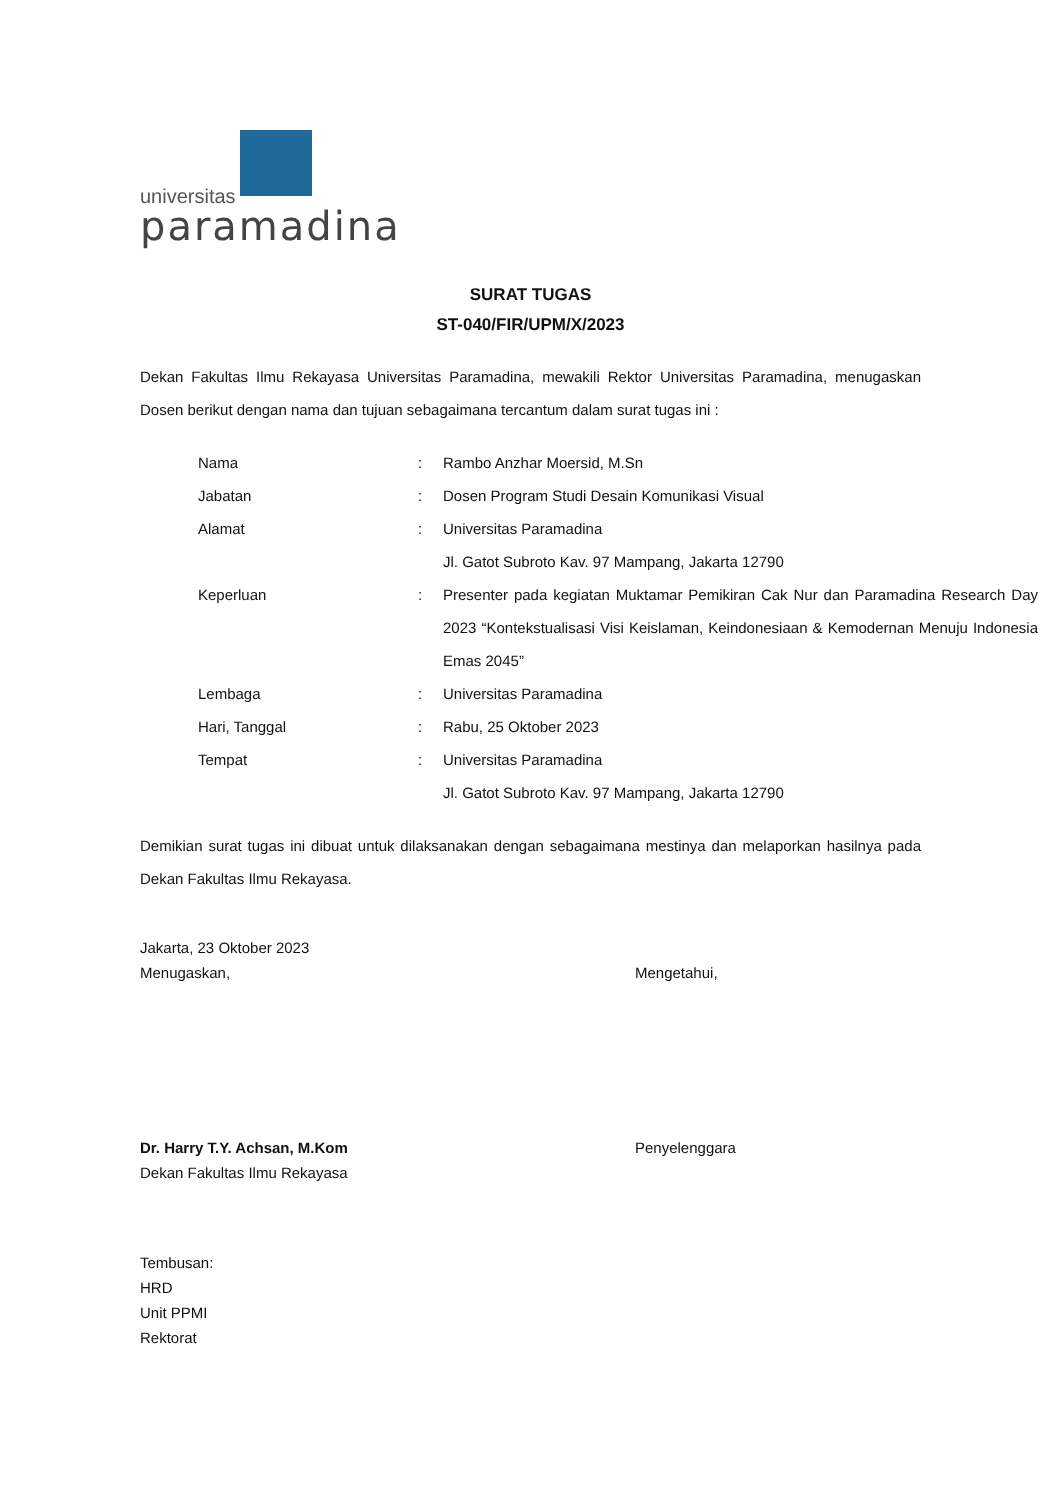universitas
paramadina
SURAT TUGAS
ST-040/FIR/UPM/X/2023
Dekan Fakultas Ilmu Rekayasa Universitas Paramadina, mewakili Rektor Universitas Paramadina, menugaskan Dosen berikut dengan nama dan tujuan sebagaimana tercantum dalam surat tugas ini :
| Nama | : | Rambo Anzhar Moersid, M.Sn |
| Jabatan | : | Dosen Program Studi Desain Komunikasi Visual |
| Alamat | : | Universitas Paramadina Jl. Gatot Subroto Kav. 97 Mampang, Jakarta 12790 |
| Keperluan | : | Presenter pada kegiatan Muktamar Pemikiran Cak Nur dan Paramadina Research Day 2023 “Kontekstualisasi Visi Keislaman, Keindonesiaan & Kemodernan Menuju Indonesia Emas 2045” |
| Lembaga | : | Universitas Paramadina |
| Hari, Tanggal | : | Rabu, 25 Oktober 2023 |
| Tempat | : | Universitas Paramadina Jl. Gatot Subroto Kav. 97 Mampang, Jakarta 12790 |
Demikian surat tugas ini dibuat untuk dilaksanakan dengan sebagaimana mestinya dan melaporkan hasilnya pada Dekan Fakultas Ilmu Rekayasa.
Jakarta, 23 Oktober 2023
Menugaskan,
Dr. Harry T.Y. Achsan, M.Kom
Dekan Fakultas Ilmu Rekayasa
Mengetahui,
Penyelenggara
Tembusan:
HRD
Unit PPMI
Rektorat